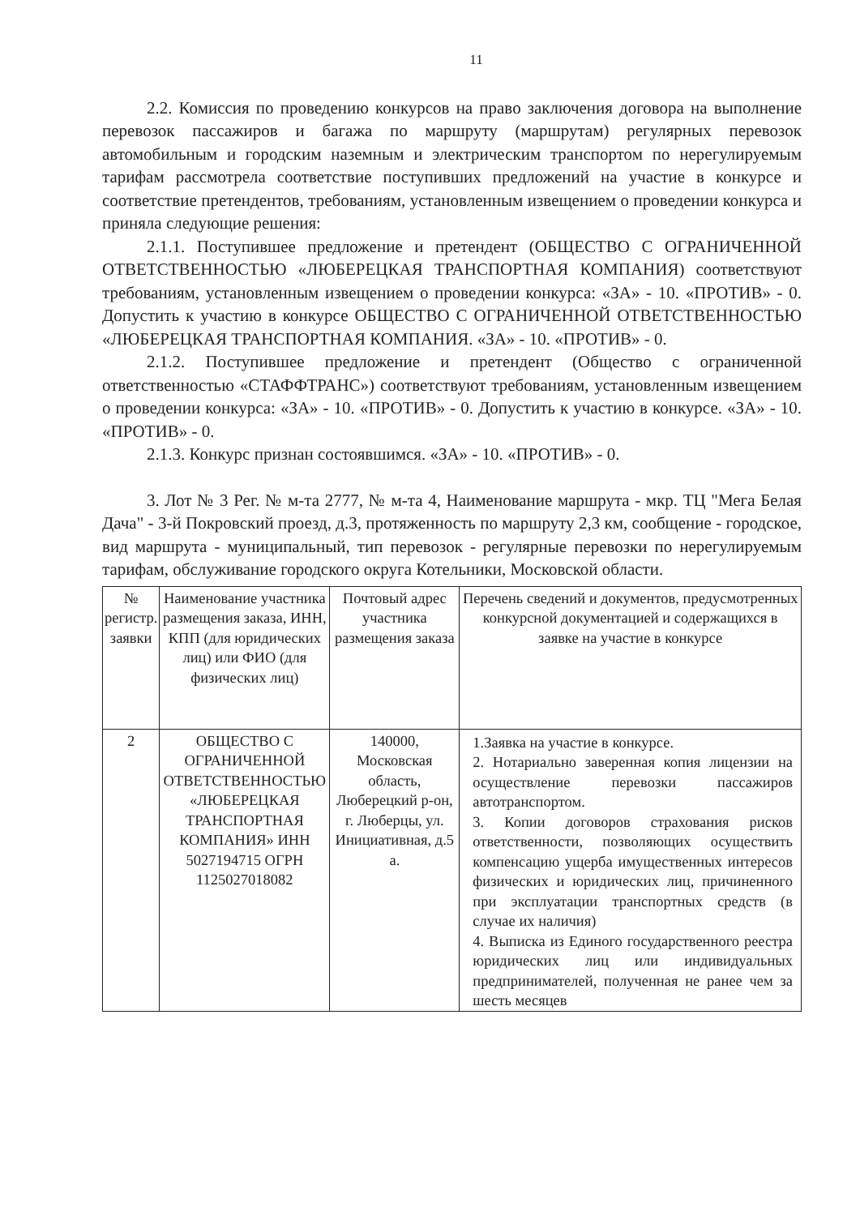11
2.2. Комиссия по проведению конкурсов на право заключения договора на выполнение перевозок пассажиров и багажа по маршруту (маршрутам) регулярных перевозок автомобильным и городским наземным и электрическим транспортом по нерегулируемым тарифам рассмотрела соответствие поступивших предложений на участие в конкурсе и соответствие претендентов, требованиям, установленным извещением о проведении конкурса и приняла следующие решения:
2.1.1. Поступившее предложение и претендент (ОБЩЕСТВО С ОГРАНИЧЕННОЙ ОТВЕТСТВЕННОСТЬЮ «ЛЮБЕРЕЦКАЯ ТРАНСПОРТНАЯ КОМПАНИЯ) соответствуют требованиям, установленным извещением о проведении конкурса: «ЗА» - 10. «ПРОТИВ» - 0. Допустить к участию в конкурсе ОБЩЕСТВО С ОГРАНИЧЕННОЙ ОТВЕТСТВЕННОСТЬЮ «ЛЮБЕРЕЦКАЯ ТРАНСПОРТНАЯ КОМПАНИЯ. «ЗА» - 10. «ПРОТИВ» - 0.
2.1.2. Поступившее предложение и претендент (Общество с ограниченной ответственностью «СТАФФТРАНС») соответствуют требованиям, установленным извещением о проведении конкурса: «ЗА» - 10. «ПРОТИВ» - 0. Допустить к участию в конкурсе. «ЗА» - 10. «ПРОТИВ» - 0.
2.1.3. Конкурс признан состоявшимся. «ЗА» - 10. «ПРОТИВ» - 0.
3. Лот № 3 Рег. № м-та 2777, № м-та 4, Наименование маршрута - мкр. ТЦ "Мега Белая Дача" - 3-й Покровский проезд, д.3, протяженность по маршруту 2,3 км, сообщение - городское, вид маршрута - муниципальный, тип перевозок - регулярные перевозки по нерегулируемым тарифам, обслуживание городского округа Котельники, Московской области.
| № регистр. заявки | Наименование участника размещения заказа, ИНН, КПП (для юридических лиц) или ФИО (для физических лиц) | Почтовый адрес участника размещения заказа | Перечень сведений и документов, предусмотренных конкурсной документацией и содержащихся в заявке на участие в конкурсе |
| 2 | ОБЩЕСТВО С ОГРАНИЧЕННОЙ ОТВЕТСТВЕННОСТЬЮ «ЛЮБЕРЕЦКАЯ ТРАНСПОРТНАЯ КОМПАНИЯ» ИНН 5027194715 ОГРН 1125027018082 | 140000, Московская область, Люберецкий р-он, г. Люберцы, ул. Инициативная, д.5 а. | 1.Заявка на участие в конкурсе. 2. Нотариально заверенная копия лицензии на осуществление перевозки пассажиров автотранспортом. 3. Копии договоров страхования рисков ответственности, позволяющих осуществить компенсацию ущерба имущественных интересов физических и юридических лиц, причиненного при эксплуатации транспортных средств (в случае их наличия) 4. Выписка из Единого государственного реестра юридических лиц или индивидуальных предпринимателей, полученная не ранее чем за шесть месяцев |